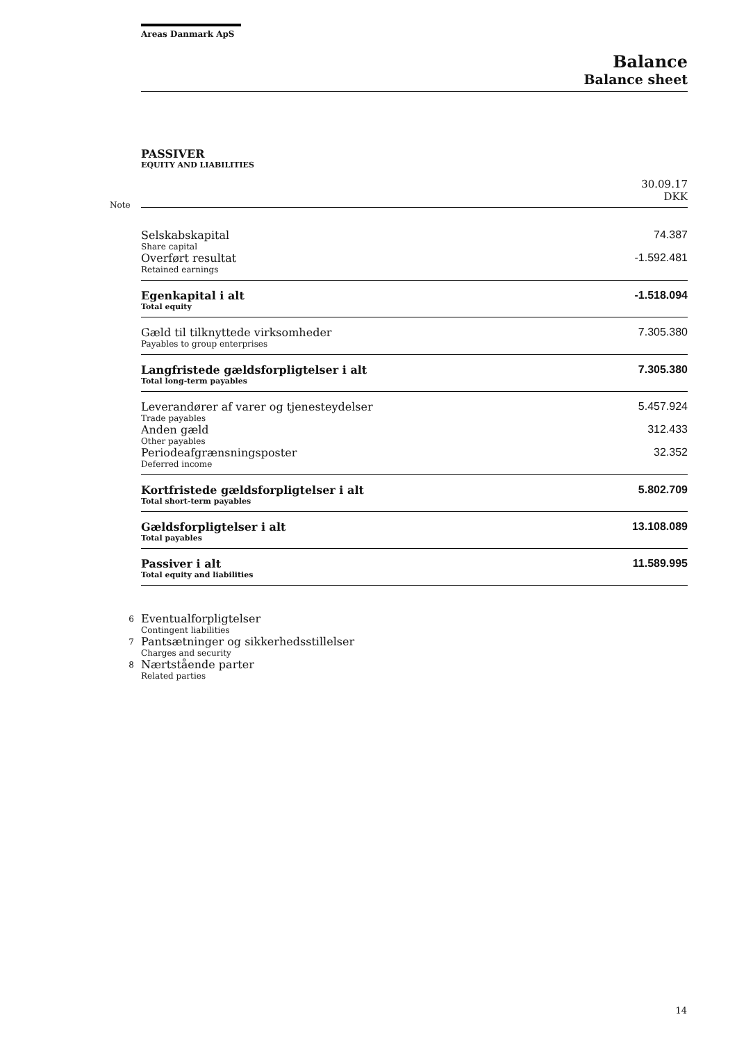Areas Danmark ApS
Balance
Balance sheet
PASSIVER
EQUITY AND LIABILITIES
Note
30.09.17
DKK
| Selskabskapital Share capital | 74.387 |
| Overført resultat Retained earnings | -1.592.481 |
| Egenkapital i alt Total equity | -1.518.094 |
| Gæld til tilknyttede virksomheder Payables to group enterprises | 7.305.380 |
| Langfristede gældsforpligtelser i alt Total long-term payables | 7.305.380 |
| Leverandører af varer og tjenesteydelser Trade payables | 5.457.924 |
| Anden gæld Other payables | 312.433 |
| Periodeafgrænsningsposter Deferred income | 32.352 |
| Kortfristede gældsforpligtelser i alt Total short-term payables | 5.802.709 |
| Gældsforpligtelser i alt Total payables | 13.108.089 |
| Passiver i alt Total equity and liabilities | 11.589.995 |
6
Eventualforpligtelser
Contingent liabilities
7
Pantsætninger og sikkerhedsstillelser
Charges and security
8
Nærtstående parter
Related parties
14